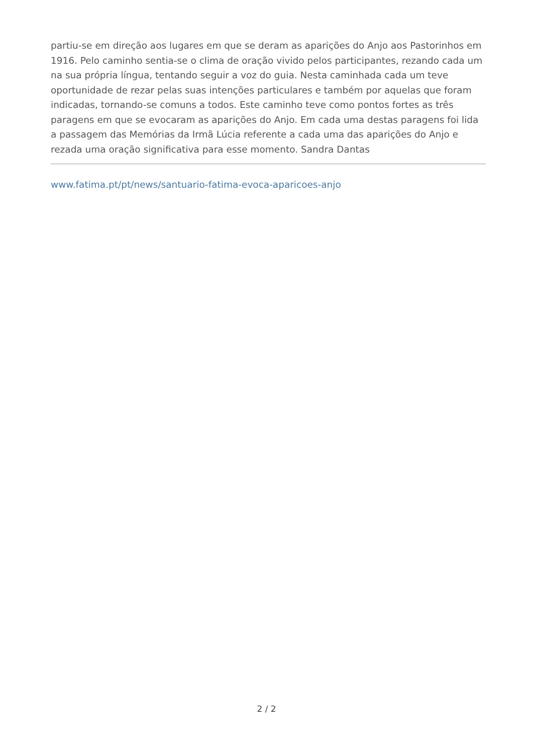partiu-se em direção aos lugares em que se deram as aparições do Anjo aos Pastorinhos em 1916. Pelo caminho sentia-se o clima de oração vivido pelos participantes, rezando cada um na sua própria língua, tentando seguir a voz do guia. Nesta caminhada cada um teve oportunidade de rezar pelas suas intenções particulares e também por aquelas que foram indicadas, tornando-se comuns a todos. Este caminho teve como pontos fortes as três paragens em que se evocaram as aparições do Anjo. Em cada uma destas paragens foi lida a passagem das Memórias da Irmã Lúcia referente a cada uma das aparições do Anjo e rezada uma oração significativa para esse momento. Sandra Dantas
www.fatima.pt/pt/news/santuario-fatima-evoca-aparicoes-anjo
2 / 2